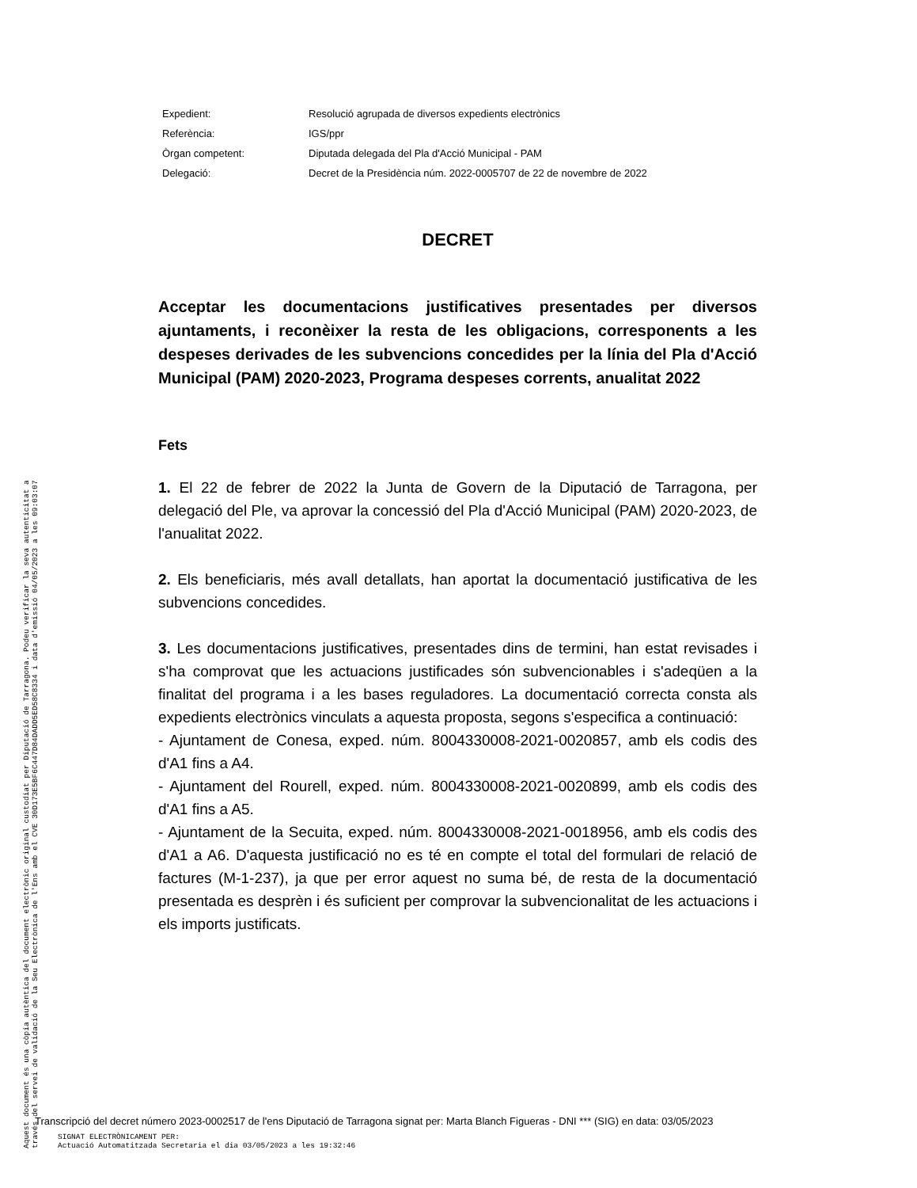| Expedient: | Resolució agrupada de diversos expedients electrònics |
| Referència: | IGS/ppr |
| Òrgan competent: | Diputada delegada del Pla d'Acció Municipal - PAM |
| Delegació: | Decret de la Presidència núm. 2022-0005707 de 22 de novembre de 2022 |
DECRET
Acceptar les documentacions justificatives presentades per diversos ajuntaments, i reconèixer la resta de les obligacions, corresponents a les despeses derivades de les subvencions concedides per la línia del Pla d'Acció Municipal (PAM) 2020-2023, Programa despeses corrents, anualitat 2022
Fets
1. El 22 de febrer de 2022 la Junta de Govern de la Diputació de Tarragona, per delegació del Ple, va aprovar la concessió del Pla d'Acció Municipal (PAM) 2020-2023, de l'anualitat 2022.
2. Els beneficiaris, més avall detallats, han aportat la documentació justificativa de les subvencions concedides.
3. Les documentacions justificatives, presentades dins de termini, han estat revisades i s'ha comprovat que les actuacions justificades són subvencionables i s'adeqüen a la finalitat del programa i a les bases reguladores. La documentació correcta consta als expedients electrònics vinculats a aquesta proposta, segons s'especifica a continuació:
- Ajuntament de Conesa, exped. núm. 8004330008-2021-0020857, amb els codis des d'A1 fins a A4.
- Ajuntament del Rourell, exped. núm. 8004330008-2021-0020899, amb els codis des d'A1 fins a A5.
- Ajuntament de la Secuita, exped. núm. 8004330008-2021-0018956, amb els codis des d'A1 a A6. D'aquesta justificació no es té en compte el total del formulari de relació de factures (M-1-237), ja que per error aquest no suma bé, de resta de la documentació presentada es desprèn i és suficient per comprovar la subvencionalitat de les actuacions i els imports justificats.
Aquest document és una còpia autèntica del document electrònic original custodiat per Diputació de Tarragona. Podeu verificar la seva autenticitat a
través del servei de validació de la Seu Electrònica de l'Ens amb el CVE 30D173E5BF6C447D84DADD5ED58C8334 i data d'emissió 04/05/2023 a les 09:03:07
Transcripció del decret número 2023-0002517 de l'ens Diputació de Tarragona signat per: Marta Blanch Figueras - DNI *** (SIG) en data: 03/05/2023
SIGNAT ELECTRÒNICAMENT PER:
Actuació Automatitzada Secretaria el dia 03/05/2023 a les 19:32:46